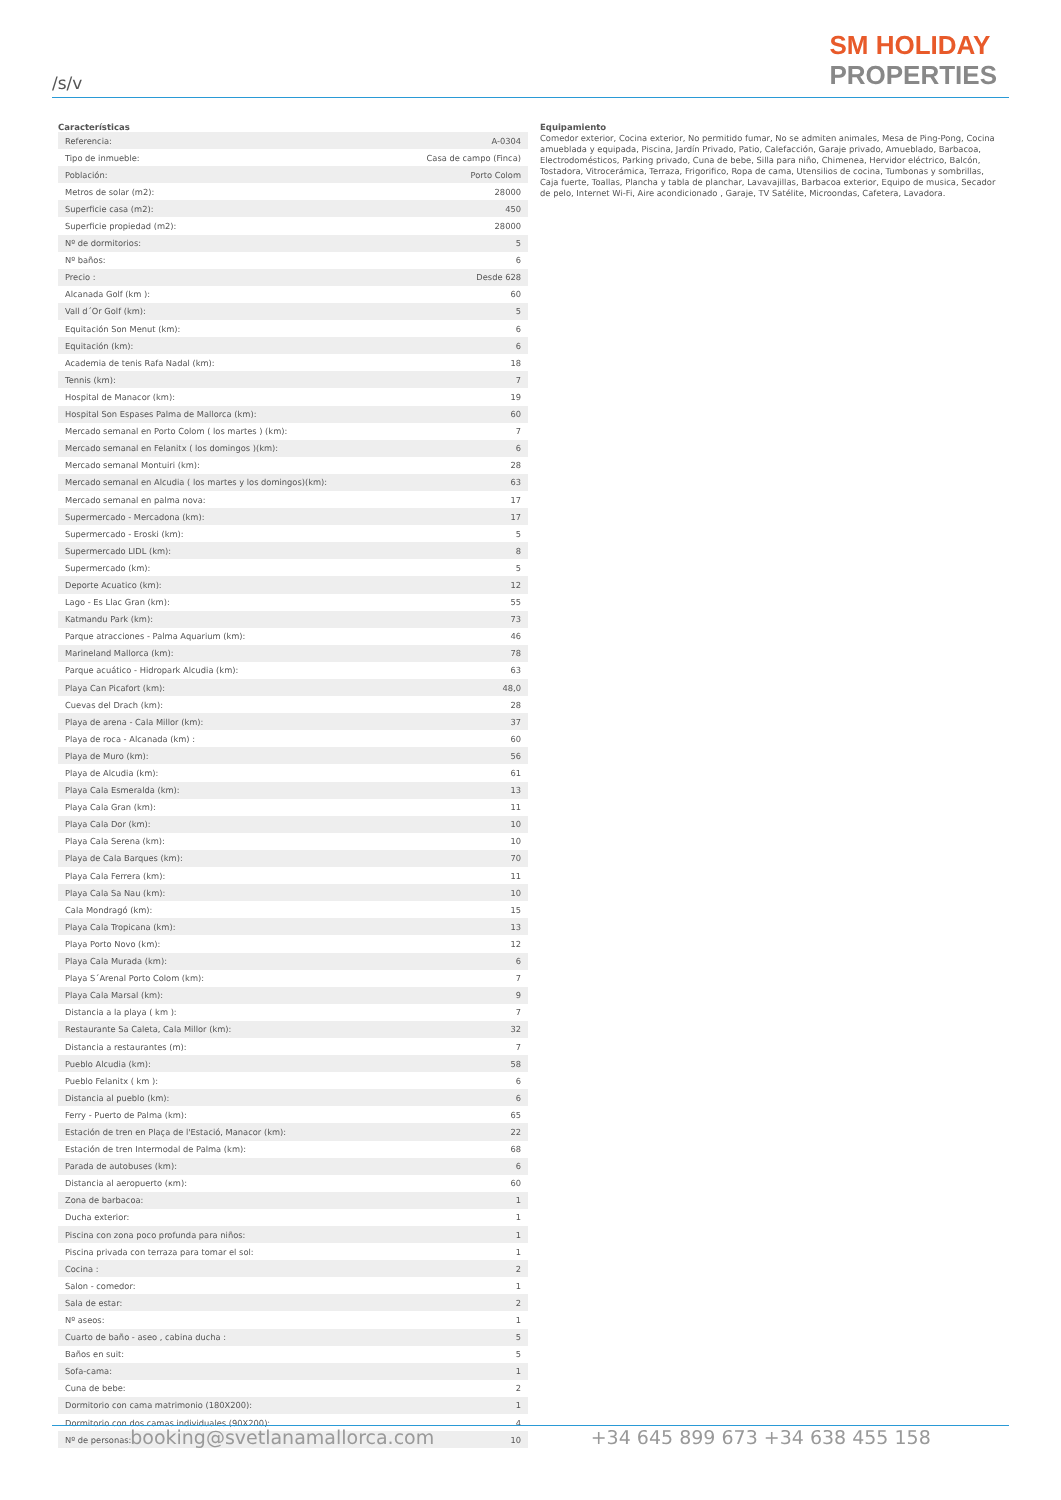/s/v
SM HOLIDAY
PROPERTIES
Características
| Referencia: | A-0304 |
| Tipo de inmueble: | Casa de campo (Finca) |
| Población: | Porto Colom |
| Metros de solar (m2): | 28000 |
| Superficie casa (m2): | 450 |
| Superficie propiedad (m2): | 28000 |
| Nº de dormitorios: | 5 |
| Nº baños: | 6 |
| Precio : | Desde 628 |
| Alcanada Golf (km ): | 60 |
| Vall d´Or Golf (km): | 5 |
| Equitación Son Menut (km): | 6 |
| Equitación (km): | 6 |
| Academia de tenis Rafa Nadal (km): | 18 |
| Tennis (km): | 7 |
| Hospital de Manacor (km): | 19 |
| Hospital Son Espases Palma de Mallorca (km): | 60 |
| Mercado semanal en Porto Colom ( los martes ) (km): | 7 |
| Mercado semanal en Felanitx ( los domingos )(km): | 6 |
| Mercado semanal Montuiri (km): | 28 |
| Mercado semanal en Alcudia ( los martes y los domingos)(km): | 63 |
| Mercado semanal en palma nova: | 17 |
| Supermercado - Mercadona (km): | 17 |
| Supermercado - Eroski (km): | 5 |
| Supermercado LIDL (km): | 8 |
| Supermercado (km): | 5 |
| Deporte Acuatico (km): | 12 |
| Lago - Es Llac Gran (km): | 55 |
| Katmandu Park (km): | 73 |
| Parque atracciones - Palma Aquarium (km): | 46 |
| Marineland Mallorca (km): | 78 |
| Parque acuático - Hidropark Alcudia (km): | 63 |
| Playa Can Picafort (km): | 48,0 |
| Cuevas del Drach (km): | 28 |
| Playa de arena - Cala Millor (km): | 37 |
| Playa de roca - Alcanada (km) : | 60 |
| Playa de Muro (km): | 56 |
| Playa de Alcudia (km): | 61 |
| Playa Cala Esmeralda (km): | 13 |
| Playa Cala Gran (km): | 11 |
| Playa Cala Dor (km): | 10 |
| Playa Cala Serena (km): | 10 |
| Playa de Cala Barques (km): | 70 |
| Playa Cala Ferrera (km): | 11 |
| Playa Cala Sa Nau (km): | 10 |
| Cala Mondragó (km): | 15 |
| Playa Cala Tropicana (km): | 13 |
| Playa Porto Novo (km): | 12 |
| Playa Cala Murada (km): | 6 |
| Playa S´Arenal Porto Colom (km): | 7 |
| Playa Cala Marsal (km): | 9 |
| Distancia a la playa ( km ): | 7 |
| Restaurante Sa Caleta, Cala Millor (km): | 32 |
| Distancia a restaurantes (m): | 7 |
| Pueblo Alcudia (km): | 58 |
| Pueblo Felanitx ( km ): | 6 |
| Distancia al pueblo (km): | 6 |
| Ferry - Puerto de Palma (km): | 65 |
| Estación de tren en Plaça de l'Estació, Manacor (km): | 22 |
| Estación de tren Intermodal de Palma (km): | 68 |
| Parada de autobuses (km): | 6 |
| Distancia al aeropuerto (κm): | 60 |
| Zona de barbacoa: | 1 |
| Ducha exterior: | 1 |
| Piscina con zona poco profunda para niños: | 1 |
| Piscina privada con terraza para tomar el sol: | 1 |
| Cocina : | 2 |
| Salon - comedor: | 1 |
| Sala de estar: | 2 |
| Nº aseos: | 1 |
| Cuarto de baño - aseo , cabina ducha : | 5 |
| Baños en suit: | 5 |
| Sofa-cama: | 1 |
| Cuna de bebe: | 2 |
| Dormitorio con cama matrimonio (180X200): | 1 |
| Dormitorio con dos camas individuales (90X200): | 4 |
| Nº de personas: | 10 |
Equipamiento
Comedor exterior, Cocina exterior, No permitido fumar, No se admiten animales, Mesa de Ping-Pong, Cocina amueblada y equipada, Piscina, Jardín Privado, Patio, Calefacción, Garaje privado, Amueblado, Barbacoa, Electrodomésticos, Parking privado, Cuna de bebe, Silla para niño, Chimenea, Hervidor eléctrico, Balcón, Tostadora, Vitrocerámica, Terraza, Frigorifico, Ropa de cama, Utensilios de cocina, Tumbonas y sombrillas, Caja fuerte, Toallas, Plancha y tabla de planchar, Lavavajillas, Barbacoa exterior, Equipo de musica, Secador de pelo, Internet Wi-Fi, Aire acondicionado , Garaje, TV Satélite, Microondas, Cafetera, Lavadora.
booking@svetlanamallorca.com +34 645 899 673 +34 638 455 158